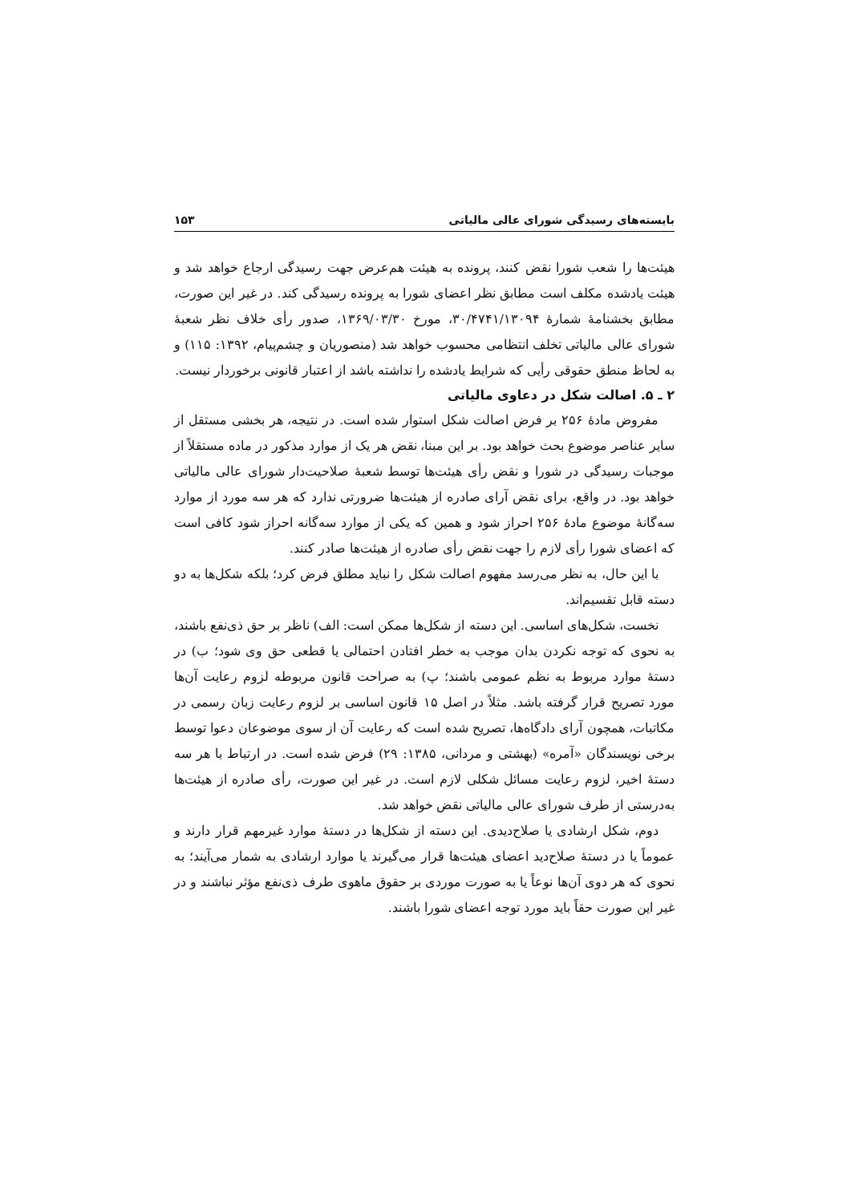بایسته‌های رسیدگی شورای عالی مالیاتی ۱۵۳
هیئت‌ها را شعب شورا نقض کنند، پرونده به هیئت هم‌عرض جهت رسیدگی ارجاع خواهد شد و هیئت یادشده مکلف است مطابق نظر اعضای شورا به پرونده رسیدگی کند. در غیر این صورت، مطابق بخشنامهٔ شمارهٔ ۳۰/۴۷۴۱/۱۳۰۹۴، مورخ ۱۳۶۹/۰۳/۳۰، صدور رأی خلاف نظر شعبهٔ شورای عالی مالیاتی تخلف انتظامی محسوب خواهد شد (منصوریان و چشم‌پیام، ۱۳۹۲: ۱۱۵) و به لحاظ منطق حقوقی رأیی که شرایط یادشده را نداشته باشد از اعتبار قانونی برخوردار نیست.
۲ ـ ۵. اصالت شکل در دعاوی مالیاتی
مفروض مادهٔ ۲۵۶ بر فرض اصالت شکل استوار شده است. در نتیجه، هر بخشی مستقل از سایر عناصر موضوع بحث خواهد بود. بر این مبنا، نقض هر یک از موارد مذکور در ماده مستقلاً از موجبات رسیدگی در شورا و نقض رأی هیئت‌ها توسط شعبهٔ صلاحیت‌دار شورای عالی مالیاتی خواهد بود. در واقع، برای نقض آرای صادره از هیئت‌ها ضرورتی ندارد که هر سه مورد از موارد سه‌گانهٔ موضوع مادهٔ ۲۵۶ احراز شود و همین که یکی از موارد سه‌گانه احراز شود کافی است که اعضای شورا رأی لازم را جهت نقض رأی صادره از هیئت‌ها صادر کنند.
با این حال، به نظر می‌رسد مفهوم اصالت شکل را نباید مطلق فرض کرد؛ بلکه شکل‌ها به دو دسته قابل تقسیم‌اند.
نخست، شکل‌های اساسی. این دسته از شکل‌ها ممکن است: الف) ناظر بر حق ذی‌نفع باشند، به نحوی که توجه نکردن بدان موجب به خطر افتادن احتمالی یا قطعی حق وی شود؛ ب) در دستهٔ موارد مربوط به نظم عمومی باشند؛ پ) به صراحت قانون مربوطه لزوم رعایت آن‌ها مورد تصریح قرار گرفته باشد. مثلاً در اصل ۱۵ قانون اساسی بر لزوم رعایت زبان رسمی در مکاتبات، همچون آرای دادگاه‌ها، تصریح شده است که رعایت آن از سوی موضوعان دعوا توسط برخی نویسندگان «آمره» (بهشتی و مردانی، ۱۳۸۵: ۲۹) فرض شده است. در ارتباط با هر سه دستهٔ اخیر، لزوم رعایت مسائل شکلی لازم است. در غیر این صورت، رأی صادره از هیئت‌ها به‌درستی از طرف شورای عالی مالیاتی نقض خواهد شد.
دوم، شکل ارشادی یا صلاح‌دیدی. این دسته از شکل‌ها در دستهٔ موارد غیرمهم قرار دارند و عموماً یا در دستهٔ صلاح‌دید اعضای هیئت‌ها قرار می‌گیرند یا موارد ارشادی به شمار می‌آیند؛ به نحوی که هر دوی آن‌ها نوعاً یا به صورت موردی بر حقوق ماهوی طرف ذی‌نفع مؤثر نباشند و در غیر این صورت حقاً باید مورد توجه اعضای شورا باشند.